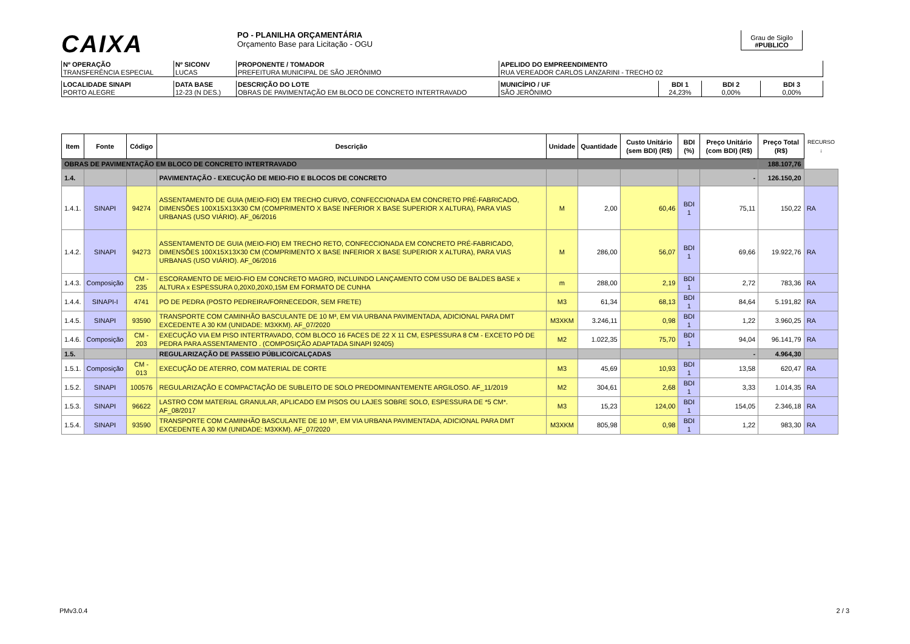CAIXA
PO - PLANILHA ORÇAMENTÁRIA
Orçamento Base para Licitação - OGU
Grau de Sigilo
#PUBLICO
| Nº OPERAÇÃO TRANSFERÊNCIA ESPECIAL | Nº SICONV LUCAS | PROPONENTE / TOMADOR PREFEITURA MUNICIPAL DE SÃO JERÔNIMO | APELIDO DO EMPREENDIMENTO RUA VEREADOR CARLOS LANZARINI - TRECHO 02 |
| LOCALIDADE SINAPI PORTO ALEGRE | DATA BASE 12-23 (N DES.) | DESCRIÇÃO DO LOTE OBRAS DE PAVIMENTAÇÃO EM BLOCO DE CONCRETO INTERTRAVADO | MUNICÍPIO / UF SÃO JERÔNIMO | BDI 1 24,23% | BDI 2 0,00% | BDI 3 0,00% |
| Item | Fonte | Código | Descrição | Unidade | Quantidade | Custo Unitário (sem BDI) (R$) | BDI (%) | Preço Unitário (com BDI) (R$) | Preço Total (R$) | RECURSO ↓ |
| --- | --- | --- | --- | --- | --- | --- | --- | --- | --- | --- |
| OBRAS DE PAVIMENTAÇÃO EM BLOCO DE CONCRETO INTERTRAVADO | | | | | | | | | 188.107,76 | |
| 1.4. | | | PAVIMENTAÇÃO - EXECUÇÃO DE MEIO-FIO E BLOCOS DE CONCRETO | | | | | - | 126.150,20 | |
| 1.4.1. | SINAPI | 94274 | ASSENTAMENTO DE GUIA (MEIO-FIO) EM TRECHO CURVO, CONFECCIONADA EM CONCRETO PRÉ-FABRICADO, DIMENSÕES 100X15X13X30 CM (COMPRIMENTO X BASE INFERIOR X BASE SUPERIOR X ALTURA), PARA VIAS URBANAS (USO VIÁRIO). AF_06/2016 | M | 2,00 | 60,46 | BDI 1 | 75,11 | 150,22 | RA |
| 1.4.2. | SINAPI | 94273 | ASSENTAMENTO DE GUIA (MEIO-FIO) EM TRECHO RETO, CONFECCIONADA EM CONCRETO PRÉ-FABRICADO, DIMENSÕES 100X15X13X30 CM (COMPRIMENTO X BASE INFERIOR X BASE SUPERIOR X ALTURA), PARA VIAS URBANAS (USO VIÁRIO). AF_06/2016 | M | 286,00 | 56,07 | BDI 1 | 69,66 | 19.922,76 | RA |
| 1.4.3. | Composição | CM - 235 | ESCORAMENTO DE MEIO-FIO EM CONCRETO MAGRO, INCLUINDO LANÇAMENTO COM USO DE BALDES BASE x ALTURA x ESPESSURA 0,20X0,20X0,15M EM FORMATO DE CUNHA | m | 288,00 | 2,19 | BDI 1 | 2,72 | 783,36 | RA |
| 1.4.4. | SINAPI-I | 4741 | PO DE PEDRA (POSTO PEDREIRA/FORNECEDOR, SEM FRETE) | M3 | 61,34 | 68,13 | BDI 1 | 84,64 | 5.191,82 | RA |
| 1.4.5. | SINAPI | 93590 | TRANSPORTE COM CAMINHÃO BASCULANTE DE 10 M³, EM VIA URBANA PAVIMENTADA, ADICIONAL PARA DMT EXCEDENTE A 30 KM (UNIDADE: M3XKM). AF_07/2020 | M3XKM | 3.246,11 | 0,98 | BDI 1 | 1,22 | 3.960,25 | RA |
| 1.4.6. | Composição | CM - 203 | EXECUÇÃO VIA EM PISO INTERTRAVADO, COM BLOCO 16 FACES DE 22 X 11 CM, ESPESSURA 8 CM - EXCETO PÓ DE PEDRA PARA ASSENTAMENTO . (COMPOSIÇÃO ADAPTADA SINAPI 92405) | M2 | 1.022,35 | 75,70 | BDI 1 | 94,04 | 96.141,79 | RA |
| 1.5. | | | REGULARIZAÇÃO DE PASSEIO PÚBLICO/CALÇADAS | | | | | - | 4.964,30 | |
| 1.5.1. | Composição | CM - 013 | EXECUÇÃO DE ATERRO, COM MATERIAL DE CORTE | M3 | 45,69 | 10,93 | BDI 1 | 13,58 | 620,47 | RA |
| 1.5.2. | SINAPI | 100576 | REGULARIZAÇÃO E COMPACTAÇÃO DE SUBLEITO DE SOLO PREDOMINANTEMENTE ARGILOSO. AF_11/2019 | M2 | 304,61 | 2,68 | BDI 1 | 3,33 | 1.014,35 | RA |
| 1.5.3. | SINAPI | 96622 | LASTRO COM MATERIAL GRANULAR, APLICADO EM PISOS OU LAJES SOBRE SOLO, ESPESSURA DE *5 CM*. AF_08/2017 | M3 | 15,23 | 124,00 | BDI 1 | 154,05 | 2.346,18 | RA |
| 1.5.4. | SINAPI | 93590 | TRANSPORTE COM CAMINHÃO BASCULANTE DE 10 M³, EM VIA URBANA PAVIMENTADA, ADICIONAL PARA DMT EXCEDENTE A 30 KM (UNIDADE: M3XKM). AF_07/2020 | M3XKM | 805,98 | 0,98 | BDI 1 | 1,22 | 983,30 | RA |
PMv3.0.4 2 / 3